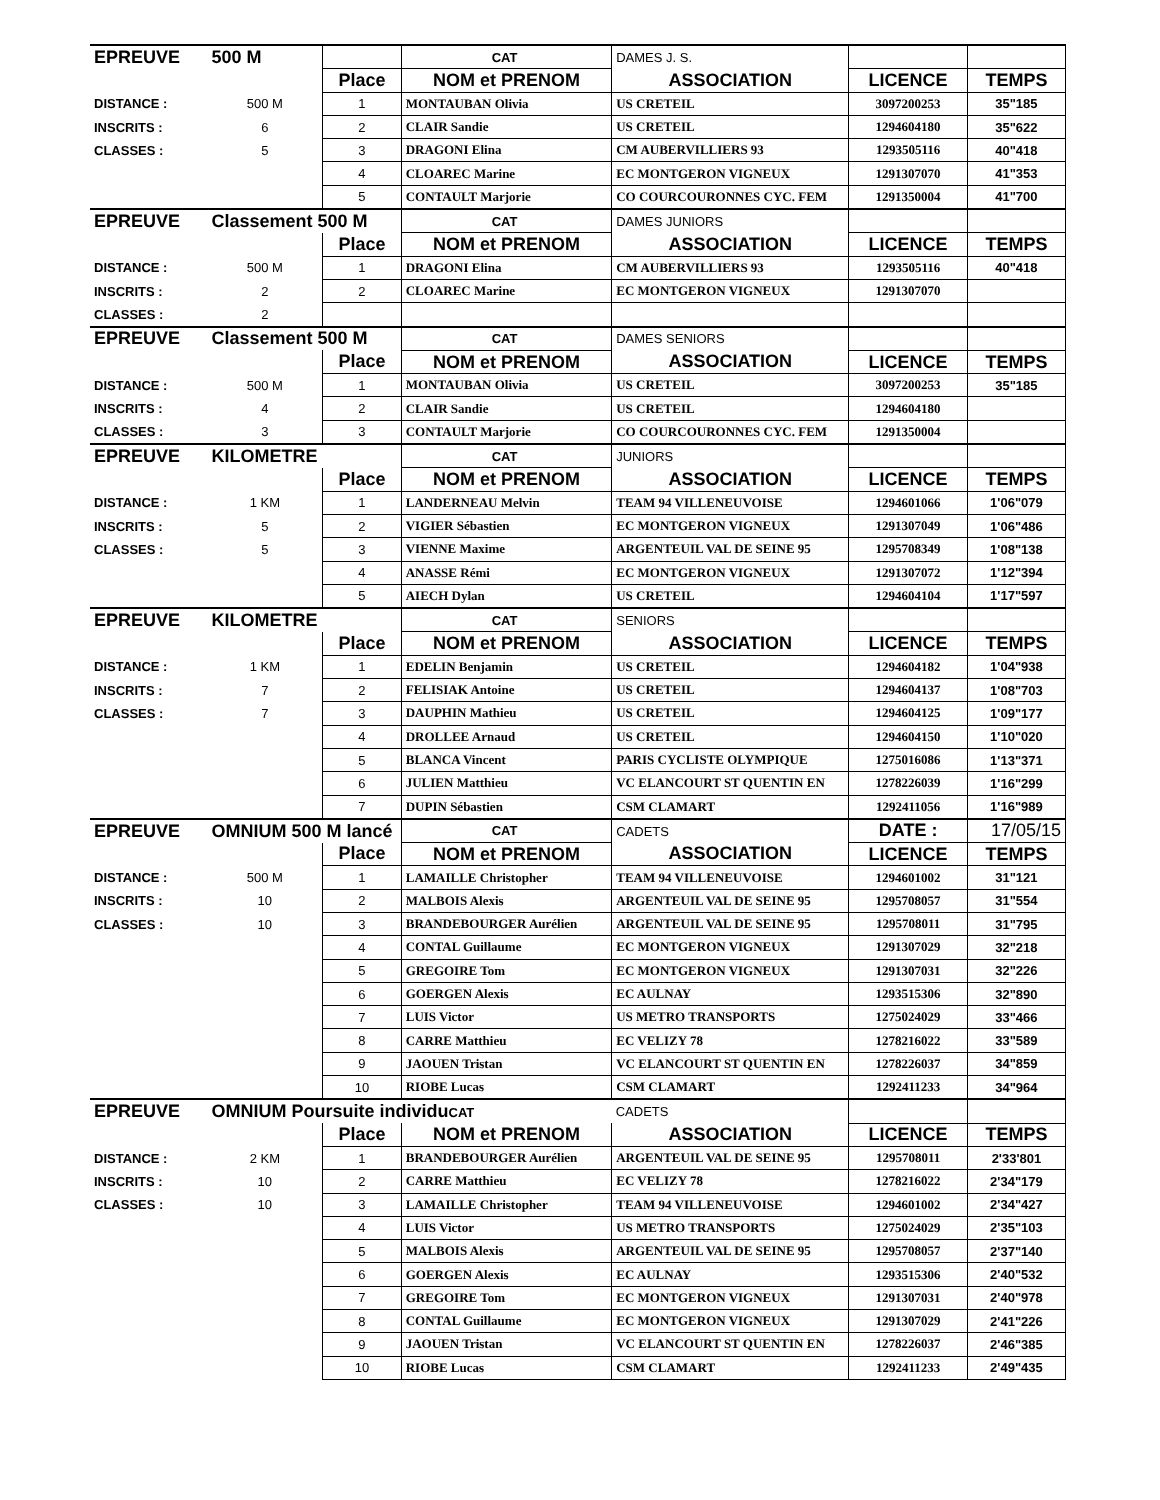| EPREUVE | 500 M | | CAT | DAMES J. S. | | |
| | | Place | NOM et PRENOM | ASSOCIATION | LICENCE | TEMPS |
| DISTANCE : | 500 M | 1 | MONTAUBAN Olivia | US CRETEIL | 3097200253 | 35"185 |
| INSCRITS : | 6 | 2 | CLAIR Sandie | US CRETEIL | 1294604180 | 35"622 |
| CLASSES : | 5 | 3 | DRAGONI Elina | CM AUBERVILLIERS 93 | 1293505116 | 40"418 |
| | | 4 | CLOAREC Marine | EC MONTGERON VIGNEUX | 1291307070 | 41"353 |
| | | 5 | CONTAULT Marjorie | CO COURCOURONNES CYC. FEM | 1291350004 | 41"700 |
| EPREUVE | Classement 500 M | | CAT | DAMES JUNIORS | | |
| | | Place | NOM et PRENOM | ASSOCIATION | LICENCE | TEMPS |
| DISTANCE : | 500 M | 1 | DRAGONI Elina | CM AUBERVILLIERS 93 | 1293505116 | 40"418 |
| INSCRITS : | 2 | 2 | CLOAREC Marine | EC MONTGERON VIGNEUX | 1291307070 | |
| CLASSES : | 2 | | | | | |
| EPREUVE | Classement 500 M | | CAT | DAMES SENIORS | | |
| | | Place | NOM et PRENOM | ASSOCIATION | LICENCE | TEMPS |
| DISTANCE : | 500 M | 1 | MONTAUBAN Olivia | US CRETEIL | 3097200253 | 35"185 |
| INSCRITS : | 4 | 2 | CLAIR Sandie | US CRETEIL | 1294604180 | |
| CLASSES : | 3 | 3 | CONTAULT Marjorie | CO COURCOURONNES CYC. FEM | 1291350004 | |
| EPREUVE | KILOMETRE | | CAT | JUNIORS | | |
| | | Place | NOM et PRENOM | ASSOCIATION | LICENCE | TEMPS |
| DISTANCE : | 1 KM | 1 | LANDERNEAU Melvin | TEAM 94 VILLENEUVOISE | 1294601066 | 1'06"079 |
| INSCRITS : | 5 | 2 | VIGIER Sébastien | EC MONTGERON VIGNEUX | 1291307049 | 1'06"486 |
| CLASSES : | 5 | 3 | VIENNE Maxime | ARGENTEUIL VAL DE SEINE 95 | 1295708349 | 1'08"138 |
| | | 4 | ANASSE Rémi | EC MONTGERON VIGNEUX | 1291307072 | 1'12"394 |
| | | 5 | AIECH Dylan | US CRETEIL | 1294604104 | 1'17"597 |
| EPREUVE | KILOMETRE | | CAT | SENIORS | | |
| | | Place | NOM et PRENOM | ASSOCIATION | LICENCE | TEMPS |
| DISTANCE : | 1 KM | 1 | EDELIN Benjamin | US CRETEIL | 1294604182 | 1'04"938 |
| INSCRITS : | 7 | 2 | FELISIAK Antoine | US CRETEIL | 1294604137 | 1'08"703 |
| CLASSES : | 7 | 3 | DAUPHIN Mathieu | US CRETEIL | 1294604125 | 1'09"177 |
| | | 4 | DROLLEE Arnaud | US CRETEIL | 1294604150 | 1'10"020 |
| | | 5 | BLANCA Vincent | PARIS CYCLISTE OLYMPIQUE | 1275016086 | 1'13"371 |
| | | 6 | JULIEN Matthieu | VC ELANCOURT ST QUENTIN EN | 1278226039 | 1'16"299 |
| | | 7 | DUPIN Sébastien | CSM CLAMART | 1292411056 | 1'16"989 |
| EPREUVE | OMNIUM 500 M lancé | | CAT | CADETS | DATE : | 17/05/15 |
| | | Place | NOM et PRENOM | ASSOCIATION | LICENCE | TEMPS |
| DISTANCE : | 500 M | 1 | LAMAILLE Christopher | TEAM 94 VILLENEUVOISE | 1294601002 | 31"121 |
| INSCRITS : | 10 | 2 | MALBOIS Alexis | ARGENTEUIL VAL DE SEINE 95 | 1295708057 | 31"554 |
| CLASSES : | 10 | 3 | BRANDEBOURGER Aurélien | ARGENTEUIL VAL DE SEINE 95 | 1295708011 | 31"795 |
| | | 4 | CONTAL Guillaume | EC MONTGERON VIGNEUX | 1291307029 | 32"218 |
| | | 5 | GREGOIRE Tom | EC MONTGERON VIGNEUX | 1291307031 | 32"226 |
| | | 6 | GOERGEN Alexis | EC AULNAY | 1293515306 | 32"890 |
| | | 7 | LUIS Victor | US METRO TRANSPORTS | 1275024029 | 33"466 |
| | | 8 | CARRE Matthieu | EC VELIZY 78 | 1278216022 | 33"589 |
| | | 9 | JAOUEN Tristan | VC ELANCOURT ST QUENTIN EN | 1278226037 | 34"859 |
| | | 10 | RIOBE Lucas | CSM CLAMART | 1292411233 | 34"964 |
| EPREUVE | OMNIUM Poursuite individu CAT | | | CADETS | | |
| | | Place | NOM et PRENOM | ASSOCIATION | LICENCE | TEMPS |
| DISTANCE : | 2 KM | 1 | BRANDEBOURGER Aurélien | ARGENTEUIL VAL DE SEINE 95 | 1295708011 | 2'33'801 |
| INSCRITS : | 10 | 2 | CARRE Matthieu | EC VELIZY 78 | 1278216022 | 2'34"179 |
| CLASSES : | 10 | 3 | LAMAILLE Christopher | TEAM 94 VILLENEUVOISE | 1294601002 | 2'34"427 |
| | | 4 | LUIS Victor | US METRO TRANSPORTS | 1275024029 | 2'35"103 |
| | | 5 | MALBOIS Alexis | ARGENTEUIL VAL DE SEINE 95 | 1295708057 | 2'37"140 |
| | | 6 | GOERGEN Alexis | EC AULNAY | 1293515306 | 2'40"532 |
| | | 7 | GREGOIRE Tom | EC MONTGERON VIGNEUX | 1291307031 | 2'40"978 |
| | | 8 | CONTAL Guillaume | EC MONTGERON VIGNEUX | 1291307029 | 2'41"226 |
| | | 9 | JAOUEN Tristan | VC ELANCOURT ST QUENTIN EN | 1278226037 | 2'46"385 |
| | | 10 | RIOBE Lucas | CSM CLAMART | 1292411233 | 2'49"435 |